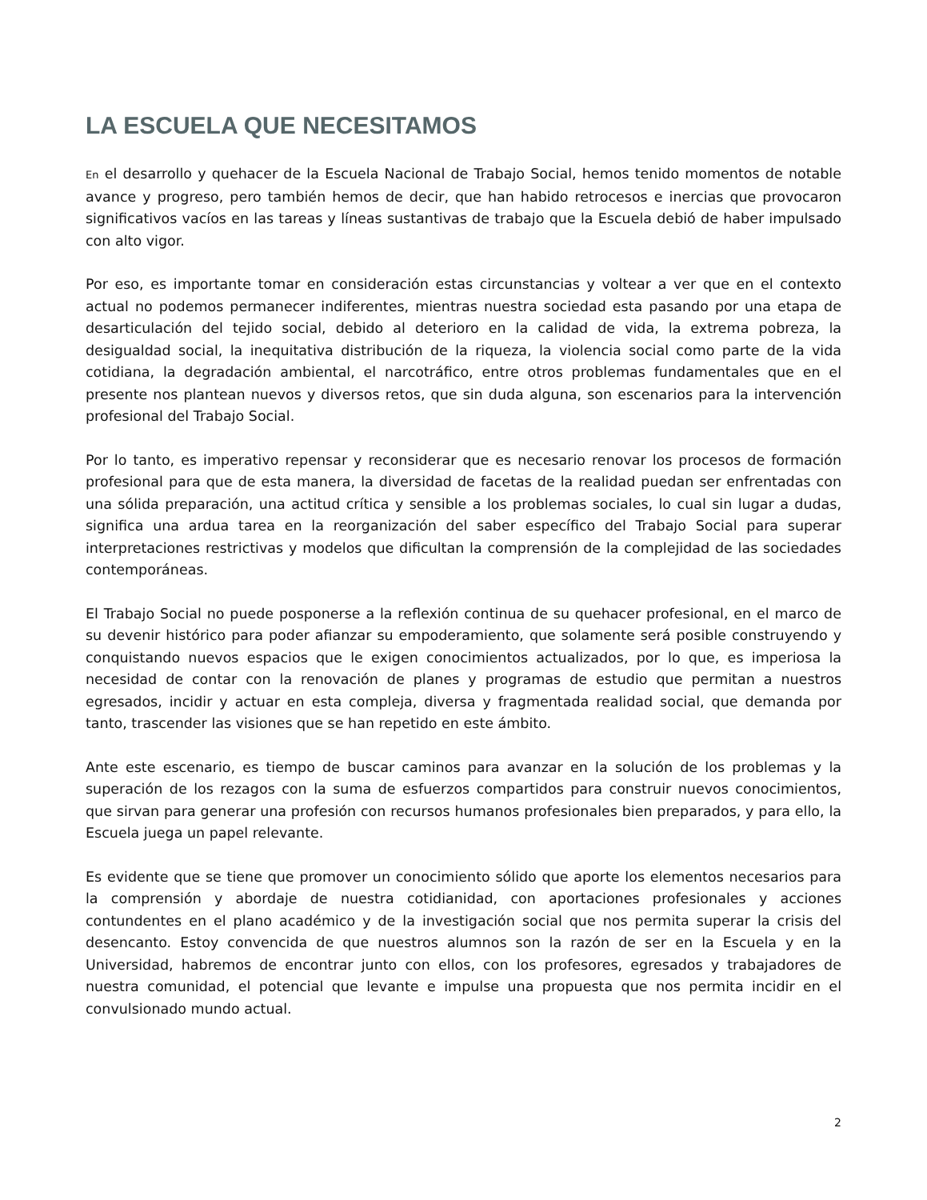LA ESCUELA QUE NECESITAMOS
En el desarrollo y quehacer de la Escuela Nacional de Trabajo Social, hemos tenido momentos de notable avance y progreso, pero también hemos de decir, que han habido retrocesos e inercias que provocaron significativos vacíos en las tareas y líneas sustantivas de trabajo que la Escuela debió de haber impulsado con alto vigor.
Por eso, es importante tomar en consideración estas circunstancias y voltear a ver que en el contexto actual no podemos permanecer indiferentes, mientras nuestra sociedad esta pasando por una etapa de desarticulación del tejido social, debido al deterioro en la calidad de vida, la extrema pobreza, la desigualdad social, la inequitativa distribución de la riqueza, la violencia social como parte de la vida cotidiana, la degradación ambiental, el narcotráfico, entre otros problemas fundamentales que en el presente nos plantean nuevos y diversos retos, que sin duda alguna, son escenarios para la intervención profesional del Trabajo Social.
Por lo tanto, es imperativo repensar y reconsiderar que es necesario renovar los procesos de formación profesional para que de esta manera, la diversidad de facetas de la realidad puedan ser enfrentadas con una sólida preparación, una actitud crítica y sensible a los problemas sociales, lo cual sin lugar a dudas, significa una ardua tarea en la reorganización del saber específico del Trabajo Social para superar interpretaciones restrictivas y modelos que dificultan la comprensión de la complejidad de las sociedades contemporáneas.
El Trabajo Social no puede posponerse a la reflexión continua de su quehacer profesional, en el marco de su devenir histórico para poder afianzar su empoderamiento, que solamente será posible construyendo y conquistando nuevos espacios que le exigen conocimientos actualizados, por lo que, es imperiosa la necesidad de contar con la renovación de planes y programas de estudio que permitan a nuestros egresados, incidir y actuar en esta compleja, diversa y fragmentada realidad social, que demanda por tanto, trascender las visiones que se han repetido en este ámbito.
Ante este escenario, es tiempo de buscar caminos para avanzar en la solución de los problemas y la superación de los rezagos con la suma de esfuerzos compartidos para construir nuevos conocimientos, que sirvan para generar una profesión con recursos humanos profesionales bien preparados, y para ello, la Escuela juega un papel relevante.
Es evidente que se tiene que promover un conocimiento sólido que aporte los elementos necesarios para la comprensión y abordaje de nuestra cotidianidad, con aportaciones profesionales y acciones contundentes en el plano académico y de la investigación social que nos permita superar la crisis del desencanto. Estoy convencida de que nuestros alumnos son la razón de ser en la Escuela y en la Universidad, habremos de encontrar junto con ellos, con los profesores, egresados y trabajadores de nuestra comunidad, el potencial que levante e impulse una propuesta que nos permita incidir en el convulsionado mundo actual.
2